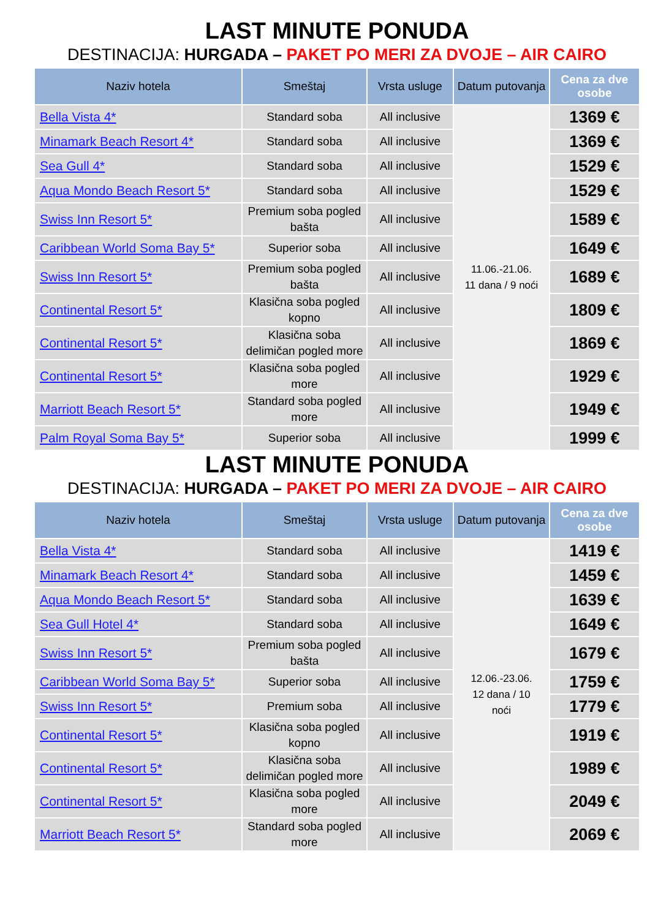LAST MINUTE PONUDA
DESTINACIJA: HURGADA – PAKET PO MERI ZA DVOJE – AIR CAIRO
| Naziv hotela | Smeštaj | Vrsta usluge | Datum putovanja | Cena za dve osobe |
| --- | --- | --- | --- | --- |
| Bella Vista 4* | Standard soba | All inclusive | 11.06.-21.06. 11 dana / 9 noći | 1369 € |
| Minamark Beach Resort 4* | Standard soba | All inclusive | | 1369 € |
| Sea Gull 4* | Standard soba | All inclusive | | 1529 € |
| Aqua Mondo Beach Resort 5* | Standard soba | All inclusive | | 1529 € |
| Swiss Inn Resort 5* | Premium soba pogled bašta | All inclusive | | 1589 € |
| Caribbean World Soma Bay 5* | Superior soba | All inclusive | | 1649 € |
| Swiss Inn Resort 5* | Premium soba pogled bašta | All inclusive | | 1689 € |
| Continental Resort 5* | Klasična soba pogled kopno | All inclusive | | 1809 € |
| Continental Resort 5* | Klasična soba delimičan pogled more | All inclusive | | 1869 € |
| Continental Resort 5* | Klasična soba pogled more | All inclusive | | 1929 € |
| Marriott Beach Resort 5* | Standard soba pogled more | All inclusive | | 1949 € |
| Palm Royal Soma Bay 5* | Superior soba | All inclusive | | 1999 € |
LAST MINUTE PONUDA
DESTINACIJA: HURGADA – PAKET PO MERI ZA DVOJE – AIR CAIRO
| Naziv hotela | Smeštaj | Vrsta usluge | Datum putovanja | Cena za dve osobe |
| --- | --- | --- | --- | --- |
| Bella Vista 4* | Standard soba | All inclusive | 12.06.-23.06. 12 dana / 10 noći | 1419 € |
| Minamark Beach Resort 4* | Standard soba | All inclusive | | 1459 € |
| Aqua Mondo Beach Resort 5* | Standard soba | All inclusive | | 1639 € |
| Sea Gull Hotel 4* | Standard soba | All inclusive | | 1649 € |
| Swiss Inn Resort 5* | Premium soba pogled bašta | All inclusive | | 1679 € |
| Caribbean World Soma Bay 5* | Superior soba | All inclusive | | 1759 € |
| Swiss Inn Resort 5* | Premium soba | All inclusive | | 1779 € |
| Continental Resort 5* | Klasična soba pogled kopno | All inclusive | | 1919 € |
| Continental Resort 5* | Klasična soba delimičan pogled more | All inclusive | | 1989 € |
| Continental Resort 5* | Klasična soba pogled more | All inclusive | | 2049 € |
| Marriott Beach Resort 5* | Standard soba pogled more | All inclusive | | 2069 € |